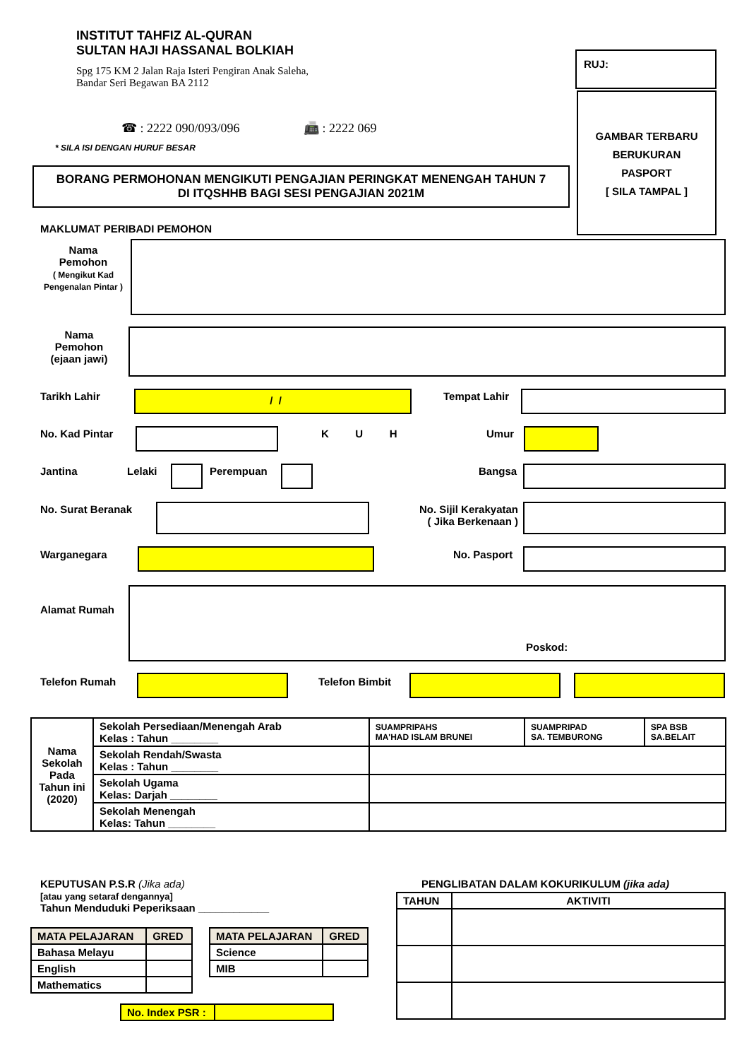INSTITUT TAHFIZ AL-QURAN
SULTAN HAJI HASSANAL BOLKIAH
Spg 175 KM 2 Jalan Raja Isteri Pengiran Anak Saleha,
Bandar Seri Begawan BA 2112
☎ : 2222 090/093/096 📠 : 2222 069
* SILA ISI DENGAN HURUF BESAR
RUJ:
GAMBAR TERBARU
BERUKURAN
PASPORT
[ SILA TAMPAL ]
BORANG PERMOHONAN MENGIKUTI PENGAJIAN PERINGKAT MENENGAH TAHUN 7
DI ITQSHHB BAGI SESI PENGAJIAN 2021M
MAKLUMAT PERIBADI PEMOHON
Nama
Pemohon
( Mengikut Kad Pengenalan Pintar )
Nama
Pemohon
(ejaan jawi)
Tarikh Lahir / / Tempat Lahir
No. Kad Pintar K U H Umur
Jantina Lelaki Perempuan Bangsa
No. Surat Beranak
No. Sijil Kerakyatan
( Jika Berkenaan )
Warganegara No. Pasport
Alamat Rumah
Poskod:
Telefon Rumah Telefon Bimbit
| Nama Sekolah Pada Tahun ini (2020) | Sekolah Persediaan/Menengah Arab Kelas : Tahun ________ | SUAMPRIPAHS MA'HAD ISLAM BRUNEI | SUAMPRIPAD SA. TEMBURONG | SPA BSB SA.BELAIT |
| | Sekolah Rendah/Swasta Kelas : Tahun ________ | | | |
| | Sekolah Ugama Kelas: Darjah ________ | | | |
| | Sekolah Menengah Kelas: Tahun ________ | | | |
KEPUTUSAN P.S.R (Jika ada)
[atau yang setaraf dengannya]
Tahun Menduduki Peperiksaan ____________
| MATA PELAJARAN | GRED |
| --- | --- |
| Bahasa Melayu | |
| English | |
| Mathematics | |
| MATA PELAJARAN | GRED |
| --- | --- |
| Science | |
| MIB | |
| No. Index PSR : | |
PENGLIBATAN DALAM KOKURIKULUM (jika ada)
| TAHUN | AKTIVITI |
| --- | --- |